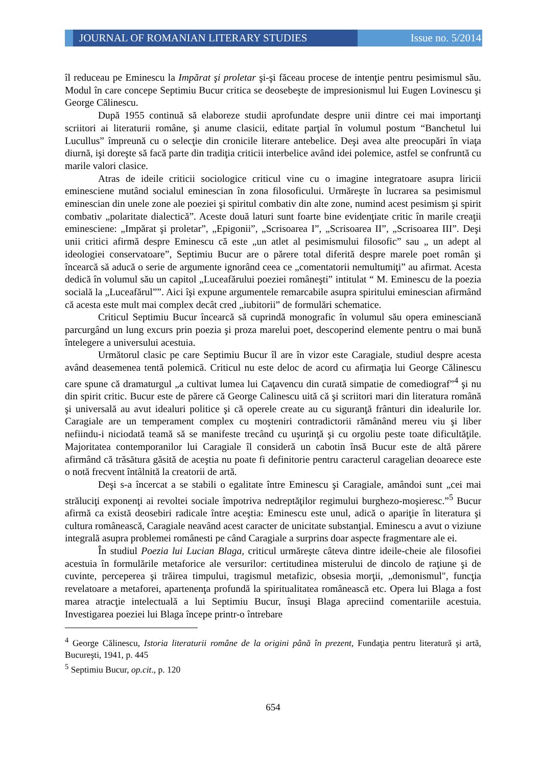JOURNAL OF ROMANIAN LITERARY STUDIES
Issue no. 5/2014
îl reduceau pe Eminescu la Impărat şi proletar şi-şi făceau procese de intenţie pentru pesimismul său. Modul în care concepe Septimiu Bucur critica se deosebeşte de impresionismul lui Eugen Lovinescu şi George Călinescu.
După 1955 continuă să elaboreze studii aprofundate despre unii dintre cei mai importanţi scriitori ai literaturii române, şi anume clasicii, editate parţial în volumul postum “Banchetul lui Lucullus” împreună cu o selecţie din cronicile literare antebelice. Deşi avea alte preocupări în viaţa diurnă, işi doreşte să facă parte din tradiţia criticii interbelice având idei polemice, astfel se confruntă cu marile valori clasice.
Atras de ideile criticii sociologice criticul vine cu o imagine integratoare asupra liricii eminesciene mutând socialul eminescian în zona filosoficului. Urmăreşte în lucrarea sa pesimismul eminescian din unele zone ale poeziei şi spiritul combativ din alte zone, numind acest pesimism şi spirit combativ „polaritate dialectică”. Aceste două laturi sunt foarte bine evidenţiate critic în marile creaţii eminesciene: „Impărat şi proletar”, „Epigonii”, „Scrisoarea I”, „Scrisoarea II”, „Scrisoarea III”. Deşi unii critici afirmă despre Eminescu că este „un atlet al pesimismului filosofic” sau „ un adept al ideologiei conservatoare”, Septimiu Bucur are o părere total diferită despre marele poet român şi încearcă să aducă o serie de argumente ignorând ceea ce „comentatorii nemultumiţi” au afirmat. Acesta dedică în volumul său un capitol „Luceafărului poeziei româneşti” intitulat “ M. Eminescu de la poezia socială la „Luceafărul””. Aici îşi expune argumentele remarcabile asupra spiritului eminescian afirmând că acesta este mult mai complex decât cred „iubitorii” de formulări schematice.
Criticul Septimiu Bucur încearcă să cuprindă monografic în volumul său opera eminesciană parcurgând un lung excurs prin poezia şi proza marelui poet, descoperind elemente pentru o mai bună întelegere a universului acestuia.
Următorul clasic pe care Septimiu Bucur îl are în vizor este Caragiale, studiul despre acesta având deasemenea tentă polemică. Criticul nu este deloc de acord cu afirmaţia lui George Călinescu care spune că dramaturgul „a cultivat lumea lui Caţavencu din curată simpatie de comediograf”<sup>4</sup> şi nu din spirit critic. Bucur este de părere că George Calinescu uită că şi scriitori mari din literatura română şi universală au avut idealuri politice şi că operele create au cu siguranţă frânturi din idealurile lor. Caragiale are un temperament complex cu moşteniri contradictorii rămânând mereu viu şi liber nefiindu-i niciodată teamă să se manifeste trecând cu uşurinţă şi cu orgoliu peste toate dificultăţile. Majoritatea contemporanilor lui Caragiale îl consideră un cabotin însă Bucur este de altă părere afirmând că trăsătura găsită de aceştia nu poate fi definitorie pentru caracterul caragelian deoarece este o notă frecvent întâlnită la creatorii de artă.
Deşi s-a încercat a se stabili o egalitate între Eminescu şi Caragiale, amândoi sunt „cei mai străluciţi exponenţi ai revoltei sociale împotriva nedreptăţilor regimului burghezo-moşieresc.”<sup>5</sup> Bucur afirmă ca există deosebiri radicale între aceştia: Eminescu este unul, adică o apariţie în literatura şi cultura românească, Caragiale neavând acest caracter de unicitate substanţial. Eminescu a avut o viziune integrală asupra problemei românesti pe când Caragiale a surprins doar aspecte fragmentare ale ei.
În studiul Poezia lui Lucian Blaga, criticul urmăreşte câteva dintre ideile-cheie ale filosofiei acestuia în formulările metaforice ale versurilor: certitudinea misterului de dincolo de raţiune şi de cuvinte, perceperea şi trăirea timpului, tragismul metafizic, obsesia morţii, „demonismul", funcţia revelatoare a metaforei, apartenenţa profundă la spiritualitatea românească etc. Opera lui Blaga a fost marea atracţie intelectuală a lui Septimiu Bucur, însuşi Blaga apreciind comentariile acestuia. Investigarea poeziei lui Blaga începe printr-o întrebare
<sup>4</sup> George Călinescu, Istoria literaturii române de la origini până în prezent, Fundaţia pentru literatură şi artă, Bucureşti, 1941, p. 445
<sup>5</sup> Septimiu Bucur, op.cit., p. 120
654